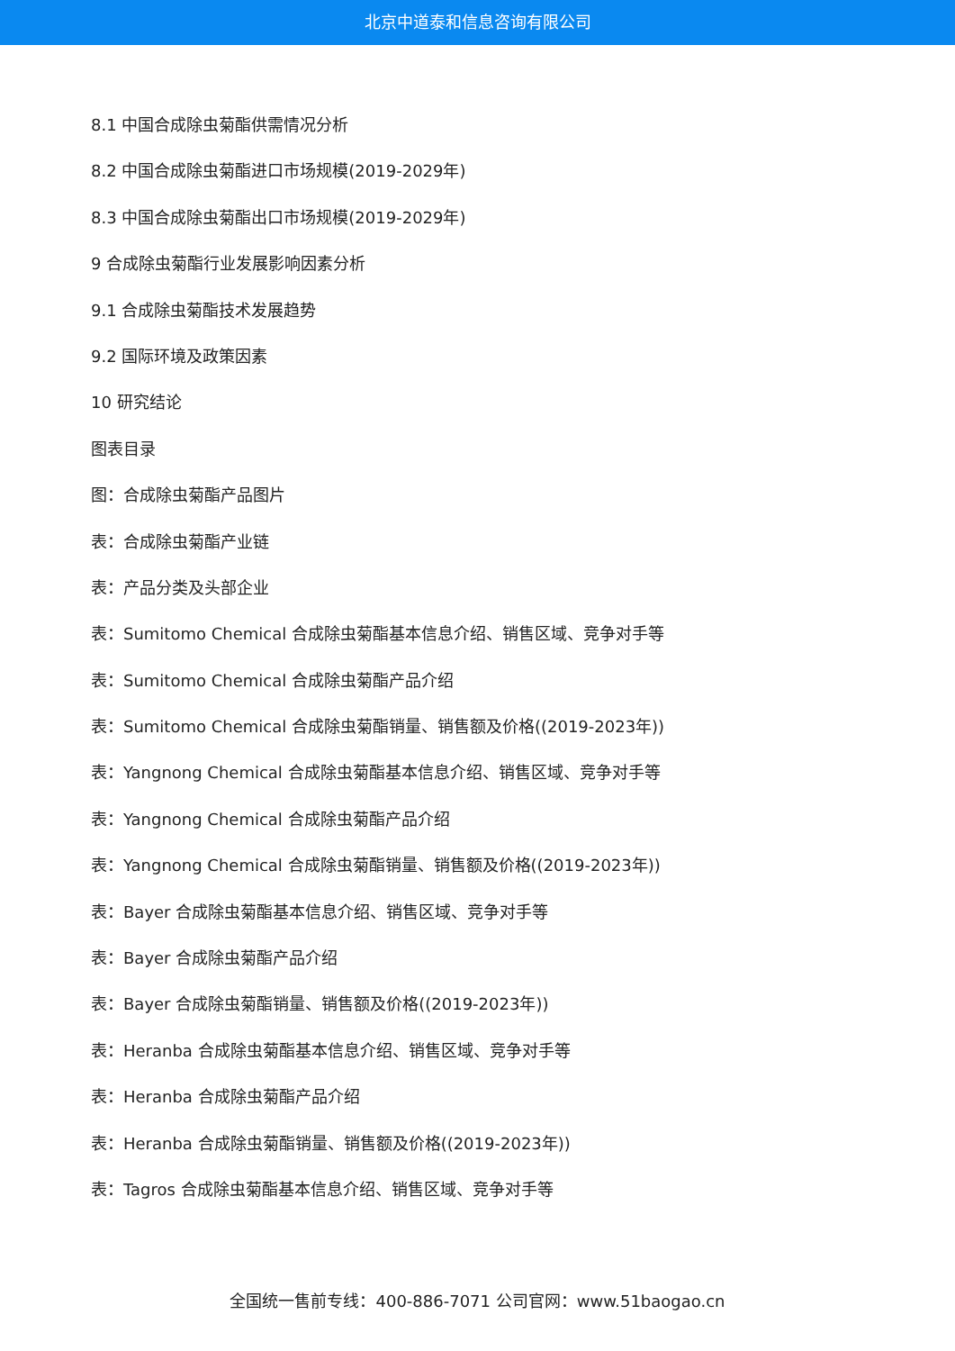北京中道泰和信息咨询有限公司
8.1 中国合成除虫菊酯供需情况分析
8.2 中国合成除虫菊酯进口市场规模(2019-2029年)
8.3 中国合成除虫菊酯出口市场规模(2019-2029年)
9 合成除虫菊酯行业发展影响因素分析
9.1 合成除虫菊酯技术发展趋势
9.2 国际环境及政策因素
10 研究结论
图表目录
图：合成除虫菊酯产品图片
表：合成除虫菊酯产业链
表：产品分类及头部企业
表：Sumitomo Chemical 合成除虫菊酯基本信息介绍、销售区域、竞争对手等
表：Sumitomo Chemical 合成除虫菊酯产品介绍
表：Sumitomo Chemical 合成除虫菊酯销量、销售额及价格((2019-2023年))
表：Yangnong Chemical 合成除虫菊酯基本信息介绍、销售区域、竞争对手等
表：Yangnong Chemical 合成除虫菊酯产品介绍
表：Yangnong Chemical 合成除虫菊酯销量、销售额及价格((2019-2023年))
表：Bayer 合成除虫菊酯基本信息介绍、销售区域、竞争对手等
表：Bayer 合成除虫菊酯产品介绍
表：Bayer 合成除虫菊酯销量、销售额及价格((2019-2023年))
表：Heranba 合成除虫菊酯基本信息介绍、销售区域、竞争对手等
表：Heranba 合成除虫菊酯产品介绍
表：Heranba 合成除虫菊酯销量、销售额及价格((2019-2023年))
表：Tagros 合成除虫菊酯基本信息介绍、销售区域、竞争对手等
全国统一售前专线：400-886-7071 公司官网：www.51baogao.cn